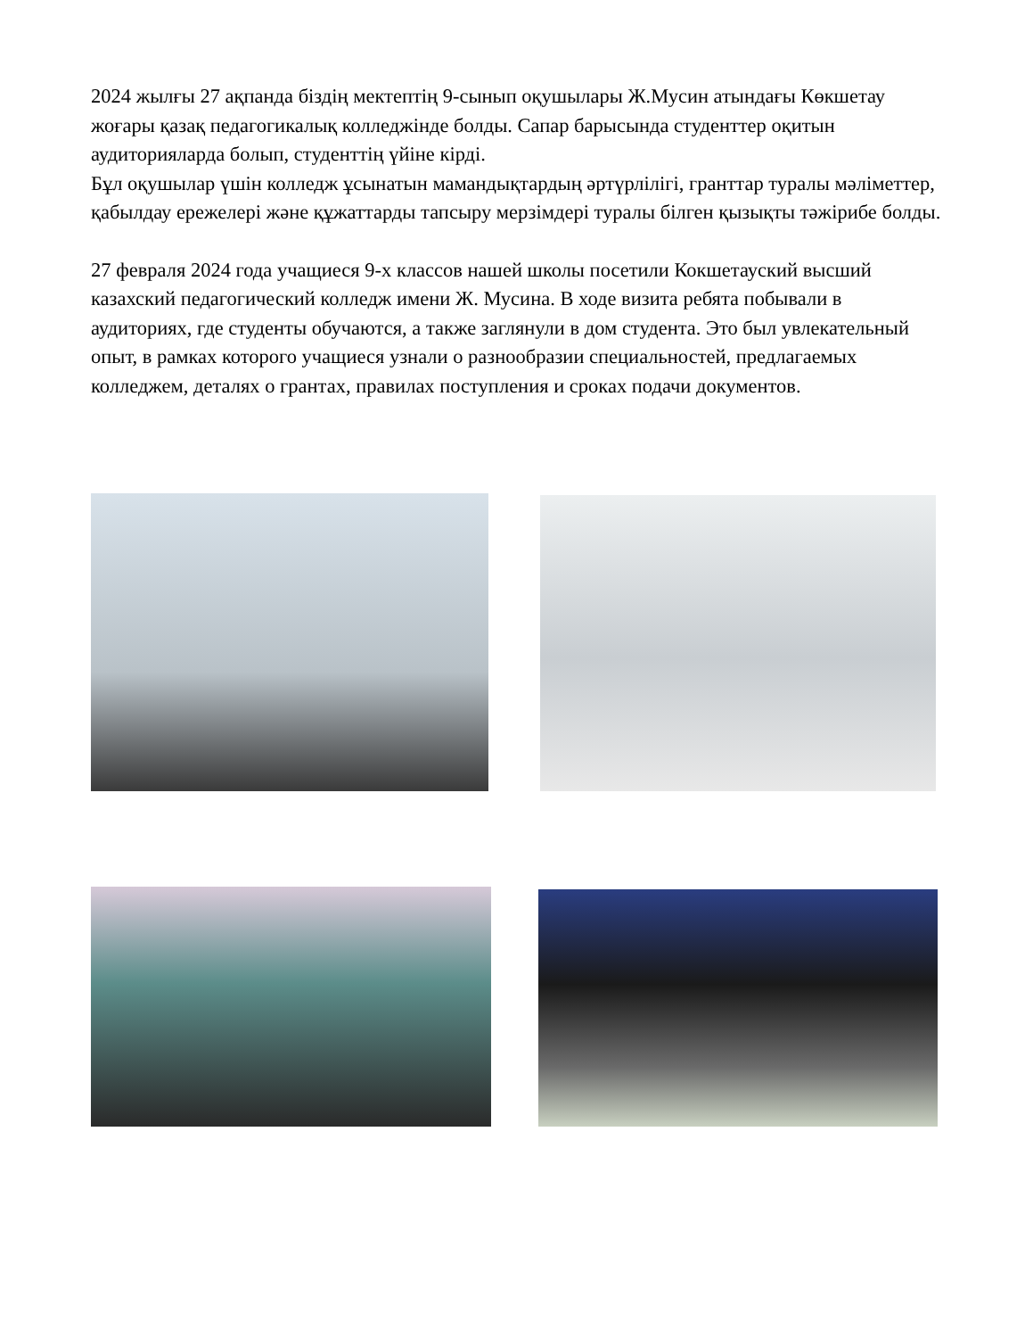2024 жылғы 27 ақпанда біздің мектептің 9-сынып оқушылары Ж.Мусин атындағы Көкшетау жоғары қазақ педагогикалық колледжінде болды. Сапар барысында студенттер оқитын аудиторияларда болып, студенттің үйіне кірді.
Бұл оқушылар үшін колледж ұсынатын мамандықтардың әртүрлілігі, гранттар туралы мәліметтер, қабылдау ережелері және құжаттарды тапсыру мерзімдері туралы білген қызықты тәжірибе болды.
27 февраля 2024 года учащиеся 9-х классов нашей школы посетили Кокшетауский высший казахский педагогический колледж имени Ж. Мусина. В ходе визита ребята побывали в аудиториях, где студенты обучаются, а также заглянули в дом студента. Это был увлекательный опыт, в рамках которого учащиеся узнали о разнообразии специальностей, предлагаемых колледжем, деталях о грантах, правилах поступления и сроках подачи документов.